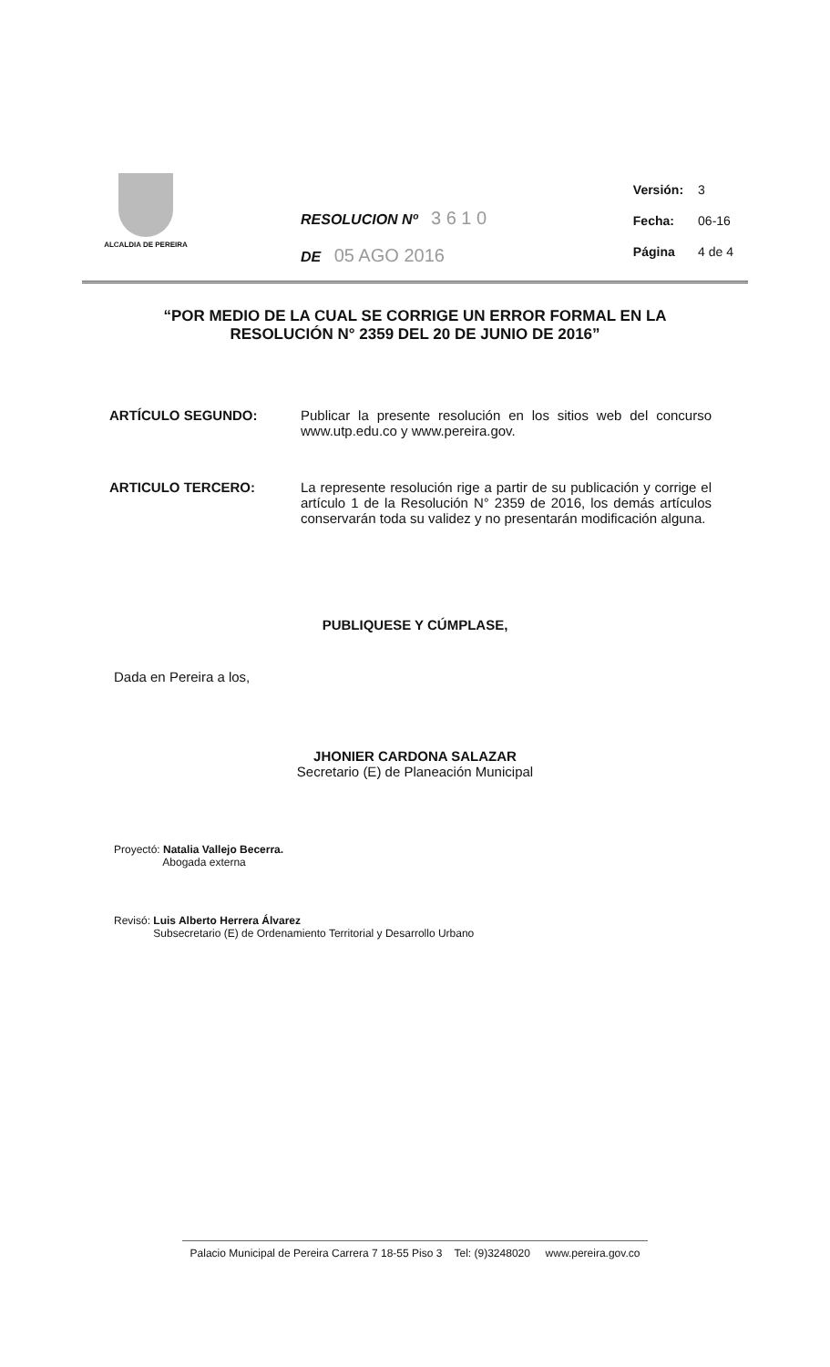ALCALDIA DE PEREIRA
RESOLUCION Nº 3 6 1 0
DE 05 AGO 2016
| Versión: | 3 |
| Fecha: | 06-16 |
| Página | 4 de 4 |
“POR MEDIO DE LA CUAL SE CORRIGE UN ERROR FORMAL EN LA RESOLUCIÓN N° 2359 DEL 20 DE JUNIO DE 2016”
ARTÍCULO SEGUNDO: Publicar la presente resolución en los sitios web del concurso www.utp.edu.co y www.pereira.gov.
ARTICULO TERCERO: La represente resolución rige a partir de su publicación y corrige el artículo 1 de la Resolución N° 2359 de 2016, los demás artículos conservarán toda su validez y no presentarán modificación alguna.
PUBLIQUESE Y CÚMPLASE,
Dada en Pereira a los,
JHONIER CARDONA SALAZAR
Secretario (E) de Planeación Municipal
Proyectó: Natalia Vallejo Becerra.
Abogada externa
Revisó: Luis Alberto Herrera Álvarez
Subsecretario (E) de Ordenamiento Territorial y Desarrollo Urbano
Palacio Municipal de Pereira Carrera 7 18-55 Piso 3 Tel: (9)3248020 www.pereira.gov.co